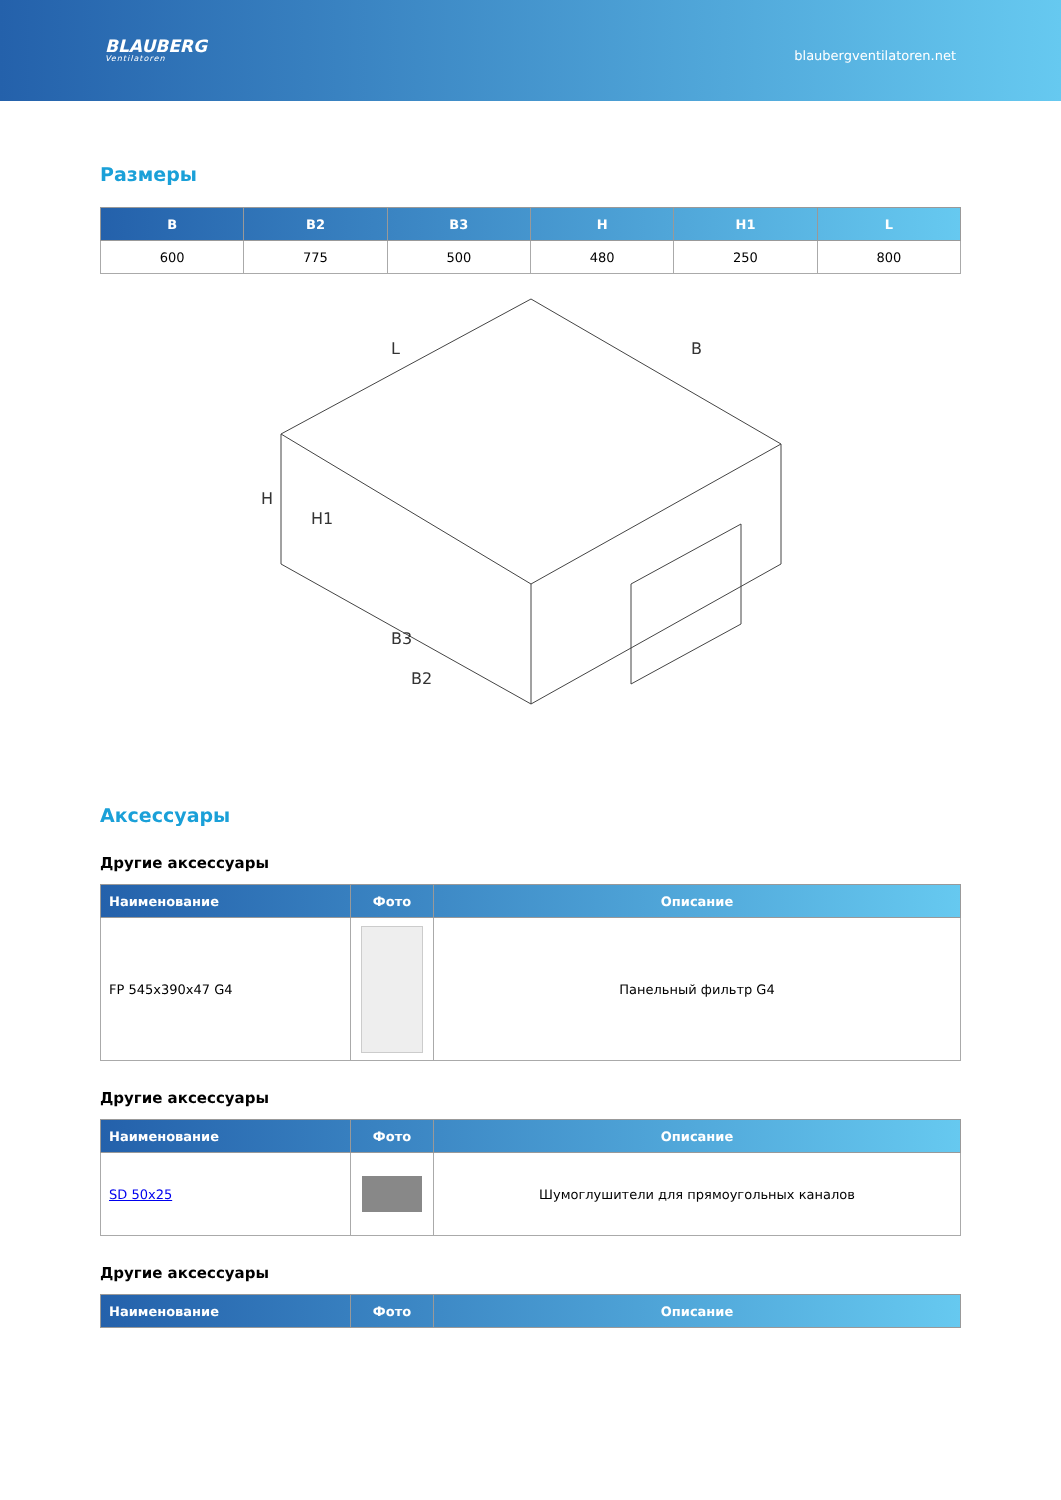BLAUBERG
Ventilatoren
blaubergventilatoren.net
Размеры
| B | B2 | B3 | H | H1 | L |
| --- | --- | --- | --- | --- | --- |
| 600 | 775 | 500 | 480 | 250 | 800 |
L
B
H
H1
B3
B2
Аксессуары
Другие аксессуары
| Наименование | Фото | Описание |
| --- | --- | --- |
| FP 545x390x47 G4 | | Панельный фильтр G4 |
Другие аксессуары
| Наименование | Фото | Описание |
| --- | --- | --- |
| SD 50x25 | | Шумоглушители для прямоугольных каналов |
Другие аксессуары
| Наименование | Фото | Описание |
| --- | --- | --- |